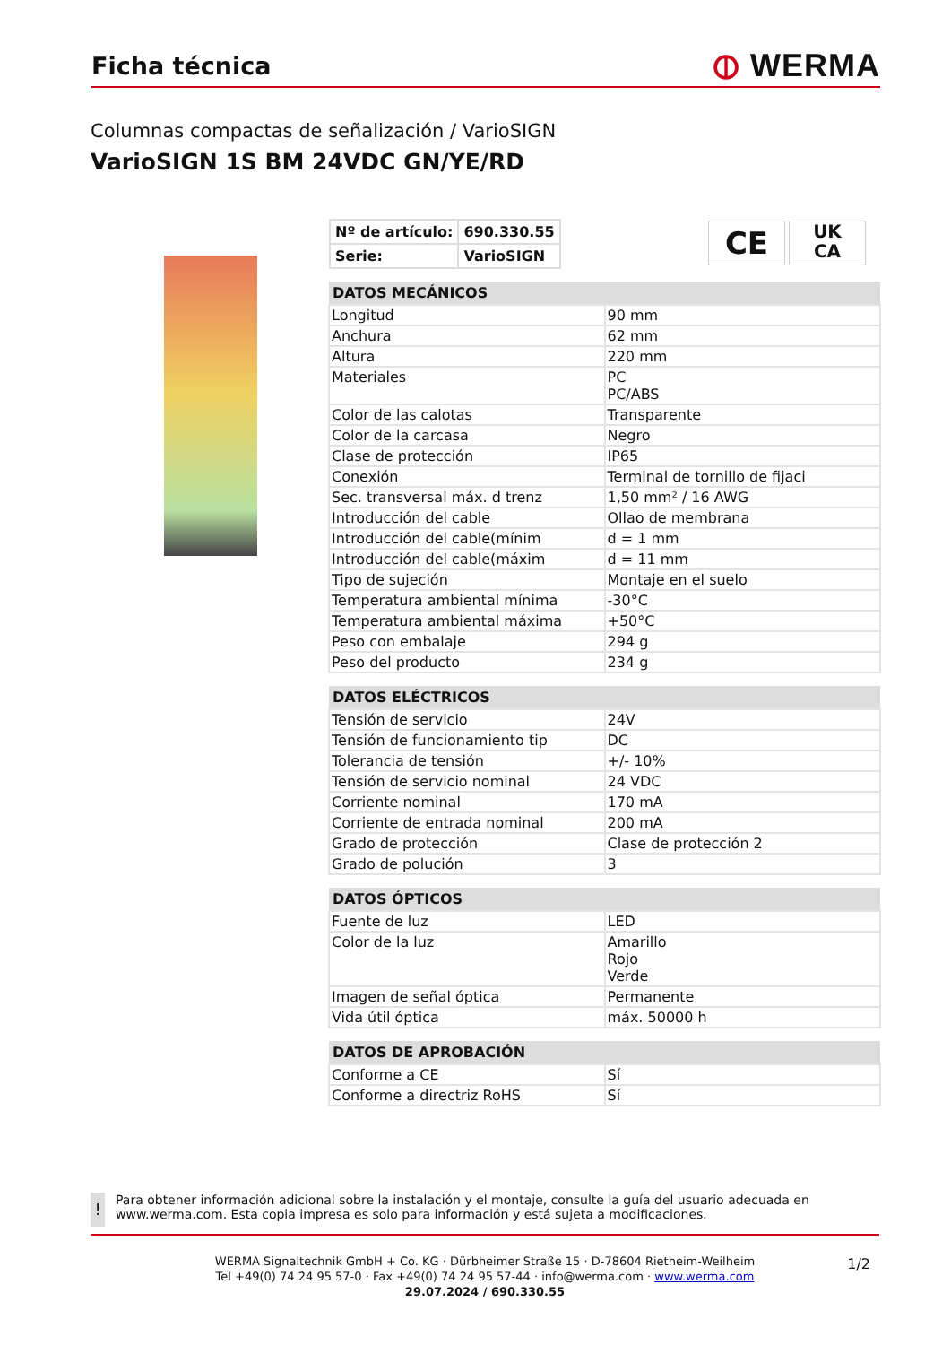Ficha técnica
⦶ WERMA
Columnas compactas de señalización / VarioSIGN
VarioSIGN 1S BM 24VDC GN/YE/RD
| Nº de artículo: | 690.330.55 |
| Serie: | VarioSIGN |
CE
UK
CA
| DATOS MECÁNICOS | |
| --- | --- |
| Longitud | 90 mm |
| Anchura | 62 mm |
| Altura | 220 mm |
| Materiales | PC PC/ABS |
| Color de las calotas | Transparente |
| Color de la carcasa | Negro |
| Clase de protección | IP65 |
| Conexión | Terminal de tornillo de fijaci |
| Sec. transversal máx. d trenz | 1,50 mm² / 16 AWG |
| Introducción del cable | Ollao de membrana |
| Introducción del cable(mínim | d = 1 mm |
| Introducción del cable(máxim | d = 11 mm |
| Tipo de sujeción | Montaje en el suelo |
| Temperatura ambiental mínima | -30°C |
| Temperatura ambiental máxima | +50°C |
| Peso con embalaje | 294 g |
| Peso del producto | 234 g |
| DATOS ELÉCTRICOS | |
| --- | --- |
| Tensión de servicio | 24V |
| Tensión de funcionamiento tip | DC |
| Tolerancia de tensión | +/- 10% |
| Tensión de servicio nominal | 24 VDC |
| Corriente nominal | 170 mA |
| Corriente de entrada nominal | 200 mA |
| Grado de protección | Clase de protección 2 |
| Grado de polución | 3 |
| DATOS ÓPTICOS | |
| --- | --- |
| Fuente de luz | LED |
| Color de la luz | Amarillo Rojo Verde |
| Imagen de señal óptica | Permanente |
| Vida útil óptica | máx. 50000 h |
| DATOS DE APROBACIÓN | |
| --- | --- |
| Conforme a CE | Sí |
| Conforme a directriz RoHS | Sí |
!
Para obtener información adicional sobre la instalación y el montaje, consulte la guía del usuario adecuada en www.werma.com. Esta copia impresa es solo para información y está sujeta a modificaciones.
WERMA Signaltechnik GmbH + Co. KG · Dürbheimer Straße 15 · D-78604 Rietheim-Weilheim
Tel +49(0) 74 24 95 57-0 · Fax +49(0) 74 24 95 57-44 · info@werma.com · www.werma.com
29.07.2024 / 690.330.55
1/2